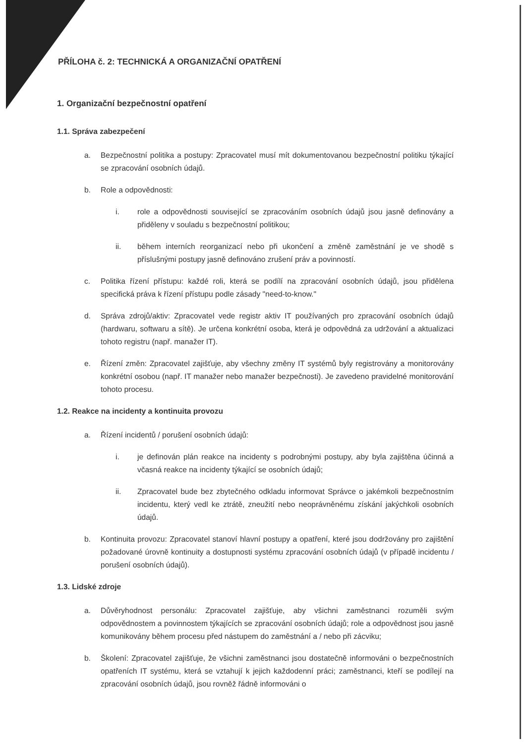PŘÍLOHA č. 2: TECHNICKÁ A ORGANIZAČNÍ OPATŘENÍ
1. Organizační bezpečnostní opatření
1.1. Správa zabezpečení
a. Bezpečnostní politika a postupy: Zpracovatel musí mít dokumentovanou bezpečnostní politiku týkající se zpracování osobních údajů.
b. Role a odpovědnosti:
i. role a odpovědnosti související se zpracováním osobních údajů jsou jasně definovány a přiděleny v souladu s bezpečnostní politikou;
ii. během interních reorganizací nebo při ukončení a změně zaměstnání je ve shodě s příslušnými postupy jasně definováno zrušení práv a povinností.
c. Politika řízení přístupu: každé roli, která se podílí na zpracování osobních údajů, jsou přidělena specifická práva k řízení přístupu podle zásady "need-to-know."
d. Správa zdrojů/aktiv: Zpracovatel vede registr aktiv IT používaných pro zpracování osobních údajů (hardwaru, softwaru a sítě). Je určena konkrétní osoba, která je odpovědná za udržování a aktualizaci tohoto registru (např. manažer IT).
e. Řízení změn: Zpracovatel zajišťuje, aby všechny změny IT systémů byly registrovány a monitorovány konkrétní osobou (např. IT manažer nebo manažer bezpečnosti). Je zavedeno pravidelné monitorování tohoto procesu.
1.2. Reakce na incidenty a kontinuita provozu
a. Řízení incidentů / porušení osobních údajů:
i. je definován plán reakce na incidenty s podrobnými postupy, aby byla zajištěna účinná a včasná reakce na incidenty týkající se osobních údajů;
ii. Zpracovatel bude bez zbytečného odkladu informovat Správce o jakémkoli bezpečnostním incidentu, který vedl ke ztrátě, zneužití nebo neoprávněnému získání jakýchkoli osobních údajů.
b. Kontinuita provozu: Zpracovatel stanoví hlavní postupy a opatření, které jsou dodržovány pro zajištění požadované úrovně kontinuity a dostupnosti systému zpracování osobních údajů (v případě incidentu / porušení osobních údajů).
1.3. Lidské zdroje
a. Důvěryhodnost personálu: Zpracovatel zajišťuje, aby všichni zaměstnanci rozuměli svým odpovědnostem a povinnostem týkajících se zpracování osobních údajů; role a odpovědnost jsou jasně komunikovány během procesu před nástupem do zaměstnání a / nebo při zácviku;
b. Školení: Zpracovatel zajišťuje, že všichni zaměstnanci jsou dostatečně informováni o bezpečnostních opatřeních IT systému, která se vztahují k jejich každodenní práci; zaměstnanci, kteří se podílejí na zpracování osobních údajů, jsou rovněž řádně informováni o